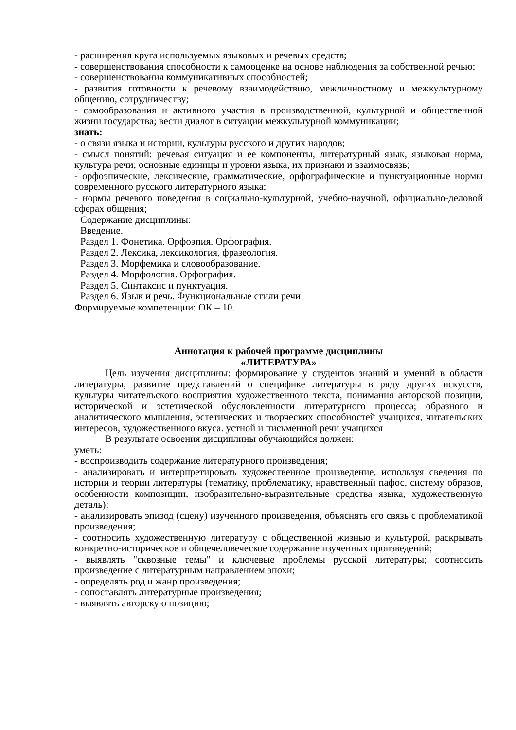- расширения круга используемых языковых и речевых средств;
- совершенствования способности к самооценке на основе наблюдения за собственной речью;
- совершенствования коммуникативных способностей;
- развития готовности к речевому взаимодействию, межличностному и межкультурному общению, сотрудничеству;
- самообразования и активного участия в производственной, культурной и общественной жизни государства; вести диалог в ситуации межкультурной коммуникации;
знать:
- о связи языка и истории, культуры русского и других народов;
- смысл понятий: речевая ситуация и ее компоненты, литературный язык, языковая норма, культура речи; основные единицы и уровни языка, их признаки и взаимосвязь;
- орфоэпические, лексические, грамматические, орфографические и пунктуационные нормы современного русского литературного языка;
- нормы речевого поведения в социально-культурной, учебно-научной, официально-деловой сферах общения;
Содержание дисциплины:
Введение.
Раздел 1. Фонетика. Орфоэпия. Орфография.
Раздел 2. Лексика, лексикология, фразеология.
Раздел 3. Морфемика и словообразование.
Раздел 4. Морфология. Орфография.
Раздел 5. Синтаксис и пунктуация.
Раздел 6. Язык и речь. Функциональные стили речи
Формируемые компетенции: ОК – 10.
Аннотация к рабочей программе дисциплины
«ЛИТЕРАТУРА»
Цель изучения дисциплины: формирование у студентов знаний и умений в области литературы, развитие представлений о специфике литературы в ряду других искусств, культуры читательского восприятия художественного текста, понимания авторской позиции, исторической и эстетической обусловленности литературного процесса; образного и аналитического мышления, эстетических и творческих способностей учащихся, читательских интересов, художественного вкуса. устной и письменной речи учащихся
В результате освоения дисциплины обучающийся должен:
уметь:
- воспроизводить содержание литературного произведения;
- анализировать и интерпретировать художественное произведение, используя сведения по истории и теории литературы (тематику, проблематику, нравственный пафос, систему образов, особенности композиции, изобразительно-выразительные средства языка, художественную деталь);
- анализировать эпизод (сцену) изученного произведения, объяснять его связь с проблематикой произведения;
- соотносить художественную литературу с общественной жизнью и культурой, раскрывать конкретно-историческое и общечеловеческое содержание изученных произведений;
- выявлять "сквозные темы" и ключевые проблемы русской литературы; соотносить произведение с литературным направлением эпохи;
- определять род и жанр произведения;
- сопоставлять литературные произведения;
- выявлять авторскую позицию;